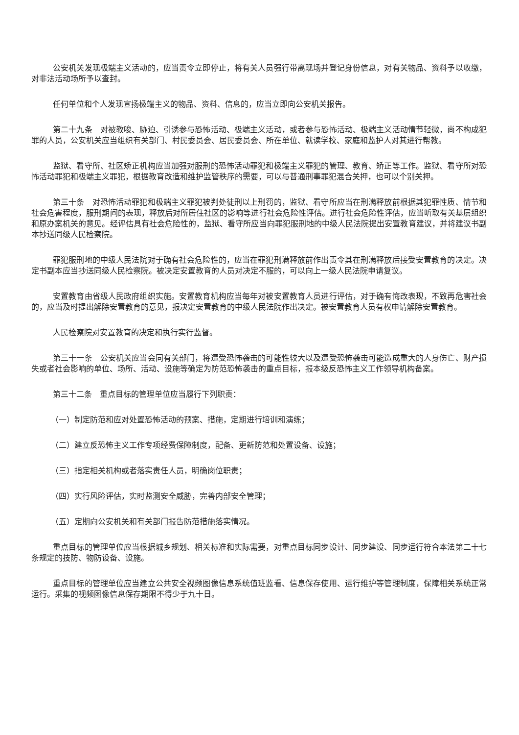公安机关发现极端主义活动的，应当责令立即停止，将有关人员强行带离现场并登记身份信息，对有关物品、资料予以收缴，对非法活动场所予以查封。
任何单位和个人发现宣扬极端主义的物品、资料、信息的，应当立即向公安机关报告。
第二十九条　对被教唆、胁迫、引诱参与恐怖活动、极端主义活动，或者参与恐怖活动、极端主义活动情节轻微，尚不构成犯罪的人员，公安机关应当组织有关部门、村民委员会、居民委员会、所在单位、就读学校、家庭和监护人对其进行帮教。
监狱、看守所、社区矫正机构应当加强对服刑的恐怖活动罪犯和极端主义罪犯的管理、教育、矫正等工作。监狱、看守所对恐怖活动罪犯和极端主义罪犯，根据教育改造和维护监管秩序的需要，可以与普通刑事罪犯混合关押，也可以个别关押。
第三十条　对恐怖活动罪犯和极端主义罪犯被判处徒刑以上刑罚的，监狱、看守所应当在刑满释放前根据其犯罪性质、情节和社会危害程度，服刑期间的表现，释放后对所居住社区的影响等进行社会危险性评估。进行社会危险性评估，应当听取有关基层组织和原办案机关的意见。经评估具有社会危险性的，监狱、看守所应当向罪犯服刑地的中级人民法院提出安置教育建议，并将建议书副本抄送同级人民检察院。
罪犯服刑地的中级人民法院对于确有社会危险性的，应当在罪犯刑满释放前作出责令其在刑满释放后接受安置教育的决定。决定书副本应当抄送同级人民检察院。被决定安置教育的人员对决定不服的，可以向上一级人民法院申请复议。
安置教育由省级人民政府组织实施。安置教育机构应当每年对被安置教育人员进行评估，对于确有悔改表现，不致再危害社会的，应当及时提出解除安置教育的意见，报决定安置教育的中级人民法院作出决定。被安置教育人员有权申请解除安置教育。
人民检察院对安置教育的决定和执行实行监督。
第三十一条　公安机关应当会同有关部门，将遭受恐怖袭击的可能性较大以及遭受恐怖袭击可能造成重大的人身伤亡、财产损失或者社会影响的单位、场所、活动、设施等确定为防范恐怖袭击的重点目标，报本级反恐怖主义工作领导机构备案。
第三十二条　重点目标的管理单位应当履行下列职责：
（一）制定防范和应对处置恐怖活动的预案、措施，定期进行培训和演练；
（二）建立反恐怖主义工作专项经费保障制度，配备、更新防范和处置设备、设施；
（三）指定相关机构或者落实责任人员，明确岗位职责；
（四）实行风险评估，实时监测安全威胁，完善内部安全管理；
（五）定期向公安机关和有关部门报告防范措施落实情况。
重点目标的管理单位应当根据城乡规划、相关标准和实际需要，对重点目标同步设计、同步建设、同步运行符合本法第二十七条规定的技防、物防设备、设施。
重点目标的管理单位应当建立公共安全视频图像信息系统值班监看、信息保存使用、运行维护等管理制度，保障相关系统正常运行。采集的视频图像信息保存期限不得少于九十日。